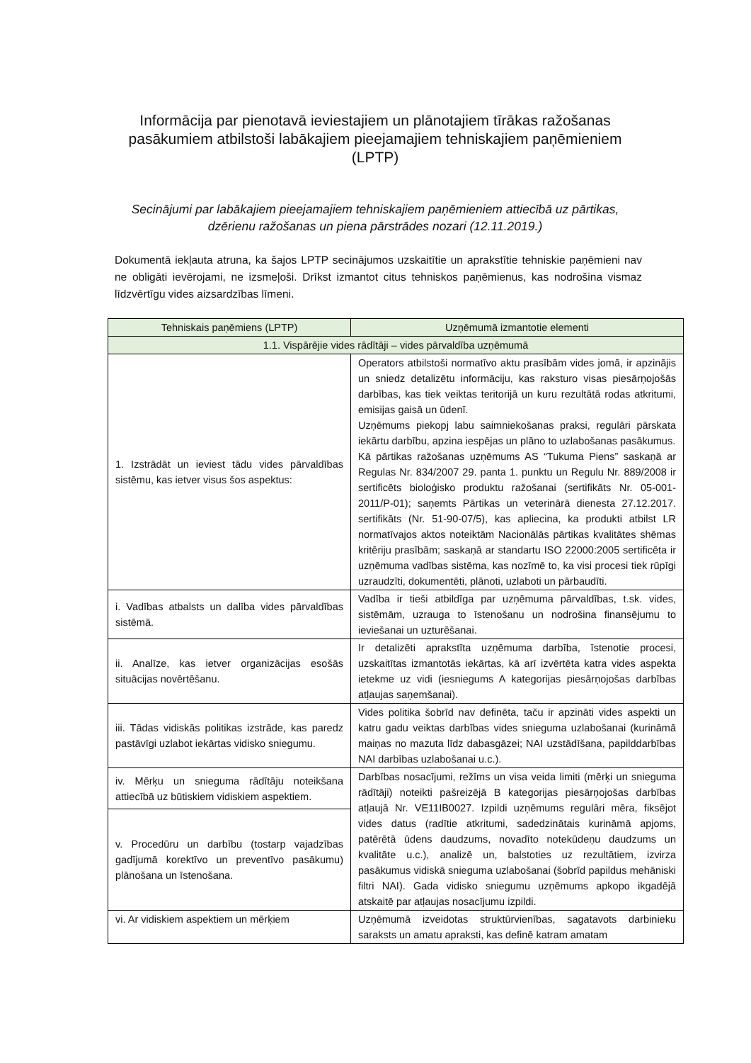Informācija par pienotavā ieviestajiem un plānotajiem tīrākas ražošanas pasākumiem atbilstoši labākajiem pieejamajiem tehniskajiem paņēmieniem (LPTP)
Secinājumi par labākajiem pieejamajiem tehniskajiem paņēmieniem attiecībā uz pārtikas, dzērienu ražošanas un piena pārstrādes nozari (12.11.2019.)
Dokumentā iekļauta atruna, ka šajos LPTP secinājumos uzskaitītie un aprakstītie tehniskie paņēmieni nav ne obligāti ievērojami, ne izsmeļoši. Drīkst izmantot citus tehniskos paņēmienus, kas nodrošina vismaz līdzvērtīgu vides aizsardzības līmeni.
| Tehniskais paņēmiens (LPTP) | Uzņēmumā izmantotie elementi |
| --- | --- |
| 1.1. Vispārējie vides rādītāji – vides pārvaldība uzņēmumā | |
| 1. Izstrādāt un ieviest tādu vides pārvaldības sistēmu, kas ietver visus šos aspektus: | Operators atbilstoši normatīvo aktu prasībām vides jomā, ir apzinājis un sniedz detalizētu informāciju, kas raksturo visas piesārņojošās darbības, kas tiek veiktas teritorijā un kuru rezultātā rodas atkritumi, emisijas gaisā un ūdenī. Uzņēmums piekopj labu saimniekošanas praksi, regulāri pārskata iekārtu darbību, apzina iespējas un plāno to uzlabošanas pasākumus. Kā pārtikas ražošanas uzņēmums AS “Tukuma Piens” saskaņā ar Regulas Nr. 834/2007 29. panta 1. punktu un Regulu Nr. 889/2008 ir sertificēts bioloģisko produktu ražošanai (sertifikāts Nr. 05-001-2011/P-01); saņemts Pārtikas un veterinārā dienesta 27.12.2017. sertifikāts (Nr. 51-90-07/5), kas apliecina, ka produkti atbilst LR normatīvajos aktos noteiktām Nacionālās pārtikas kvalitātes shēmas kritēriju prasībām; saskaņā ar standartu ISO 22000:2005 sertificēta ir uzņēmuma vadības sistēma, kas nozīmē to, ka visi procesi tiek rūpīgi uzraudzīti, dokumentēti, plānoti, uzlaboti un pārbaudīti. |
| i. Vadības atbalsts un dalība vides pārvaldības sistēmā. | Vadība ir tieši atbildīga par uzņēmuma pārvaldības, t.sk. vides, sistēmām, uzrauga to īstenošanu un nodrošina finansējumu to ieviešanai un uzturēšanai. |
| ii. Analīze, kas ietver organizācijas esošās situācijas novērtēšanu. | Ir detalizēti aprakstīta uzņēmuma darbība, īstenotie procesi, uzskaitītas izmantotās iekārtas, kā arī izvērtēta katra vides aspekta ietekme uz vidi (iesniegums A kategorijas piesārņojošas darbības atļaujas saņemšanai). |
| iii. Tādas vidiskās politikas izstrāde, kas paredz pastāvīgi uzlabot iekārtas vidisko sniegumu. | Vides politika šobrīd nav definēta, taču ir apzināti vides aspekti un katru gadu veiktas darbības vides snieguma uzlabošanai (kurināmā maiņas no mazuta līdz dabasgāzei; NAI uzstādīšana, papilddarbības NAI darbības uzlabošanai u.c.). |
| iv. Mērķu un snieguma rādītāju noteikšana attiecībā uz būtiskiem vidiskiem aspektiem. | Darbības nosacījumi, režīms un visa veida limiti (mērķi un snieguma rādītāji) noteikti pašreizējā B kategorijas piesārņojošas darbības atļaujā Nr. VE11IB0027. Izpildi uzņēmums regulāri mēra, fiksējot vides datus (radītie atkritumi, sadedzinātais kurināmā apjoms, patērētā ūdens daudzums, novadīto notekūdeņu daudzums un kvalitāte u.c.), analizē un, balstoties uz rezultātiem, izvirza pasākumus vidiskā snieguma uzlabošanai (šobrīd papildus mehāniski filtri NAI). Gada vidisko sniegumu uzņēmums apkopo ikgadējā atskaitē par atļaujas nosacījumu izpildi. |
| v. Procedūru un darbību (tostarp vajadzības gadījumā korektīvo un preventīvo pasākumu) plānošana un īstenošana. | |
| vi. Ar vidiskiem aspektiem un mērķiem | Uzņēmumā izveidotas struktūrvienības, sagatavots darbinieku saraksts un amatu apraksti, kas definē katram amatam |